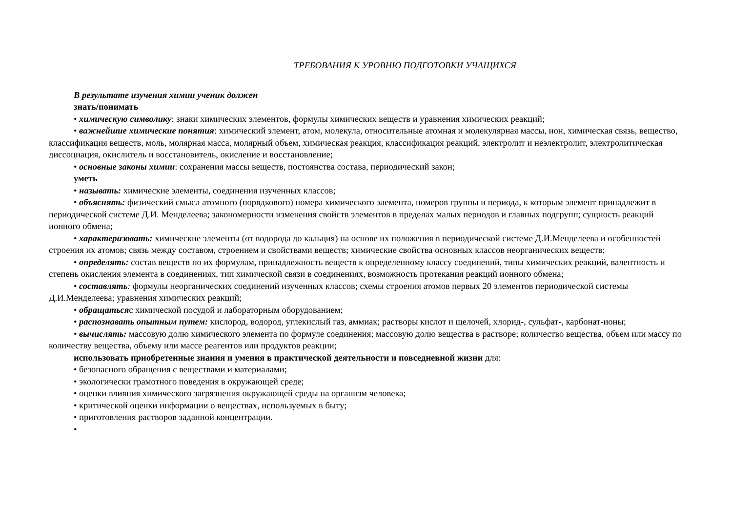ТРЕБОВАНИЯ К УРОВНЮ ПОДГОТОВКИ УЧАЩИХСЯ
В результате изучения химии ученик должен
знать/понимать
• химическую символику: знаки химических элементов, формулы химических веществ и уравнения химических реакций;
• важнейшие химические понятия: химический элемент, атом, молекула, относительные атомная и молекулярная массы, ион, химическая связь, вещество, классификация веществ, моль, молярная масса, молярный объем, химическая реакция, классификация реакций, электролит и неэлектролит, электролитическая диссоциация, окислитель и восстановитель, окисление и восстановление;
• основные законы химии: сохранения массы веществ, постоянства состава, периодический закон;
уметь
• называть: химические элементы, соединения изученных классов;
• объяснять: физический смысл атомного (порядкового) номера химического элемента, номеров группы и периода, к которым элемент принадлежит в периодической системе Д.И. Менделеева; закономерности изменения свойств элементов в пределах малых периодов и главных подгрупп; сущность реакций ионного обмена;
• характеризовать: химические элементы (от водорода до кальция) на основе их положения в периодической системе Д.И.Менделеева и особенностей строения их атомов; связь между составом, строением и свойствами веществ; химические свойства основных классов неорганических веществ;
• определять: состав веществ по их формулам, принадлежность веществ к определенному классу соединений, типы химических реакций, валентность и степень окисления элемента в соединениях, тип химической связи в соединениях, возможность протекания реакций ионного обмена;
• составлять: формулы неорганических соединений изученных классов; схемы строения атомов первых 20 элементов периодической системы Д.И.Менделеева; уравнения химических реакций;
• обращатьсяс химической посудой и лабораторным оборудованием;
• распознавать опытным путем: кислород, водород, углекислый газ, аммиак; растворы кислот и щелочей, хлорид-, сульфат-, карбонат-ионы;
• вычислять: массовую долю химического элемента по формуле соединения; массовую долю вещества в растворе; количество вещества, объем или массу по количеству вещества, объему или массе реагентов или продуктов реакции;
использовать приобретенные знания и умения в практической деятельности и повседневной жизни для:
• безопасного обращения с веществами и материалами;
• экологически грамотного поведения в окружающей среде;
• оценки влияния химического загрязнения окружающей среды на организм человека;
• критической оценки информации о веществах, используемых в быту;
• приготовления растворов заданной концентрации.
•